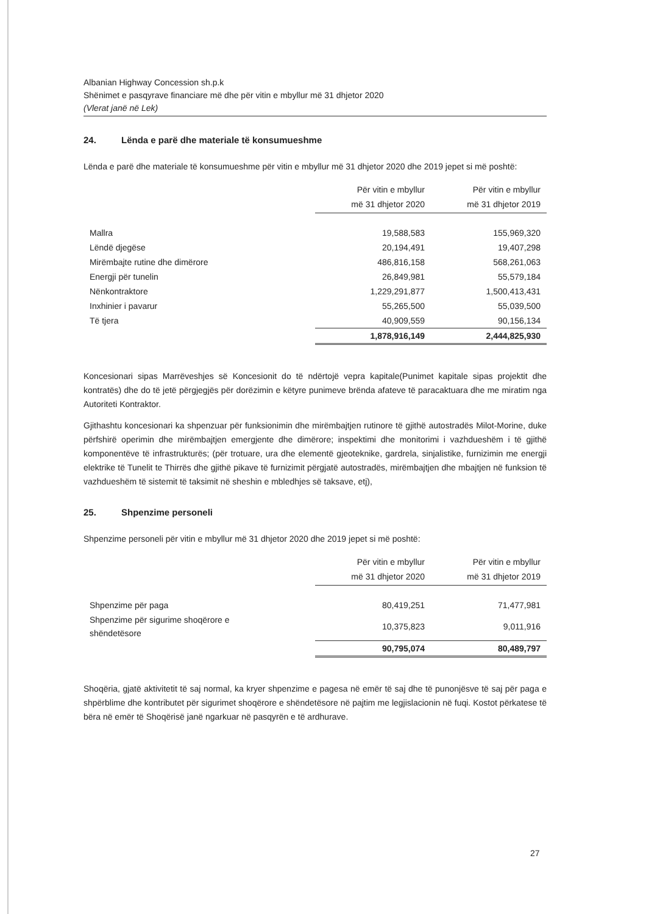Albanian Highway Concession sh.p.k
Shënimet e pasqyrave financiare më dhe për vitin e mbyllur më 31 dhjetor 2020
(Vlerat janë në Lek)
24. Lënda e parë dhe materiale të konsumueshme
Lënda e parë dhe materiale të konsumueshme për vitin e mbyllur më 31 dhjetor 2020 dhe 2019 jepet si më poshtë:
| | Për vitin e mbyllur më 31 dhjetor 2020 | Për vitin e mbyllur më 31 dhjetor 2019 |
| Mallra | 19,588,583 | 155,969,320 |
| Lëndë djegëse | 20,194,491 | 19,407,298 |
| Mirëmbajte rutine dhe dimërore | 486,816,158 | 568,261,063 |
| Energji për tunelin | 26,849,981 | 55,579,184 |
| Nënkontraktore | 1,229,291,877 | 1,500,413,431 |
| Inxhinier i pavarur | 55,265,500 | 55,039,500 |
| Të tjera | 40,909,559 | 90,156,134 |
| | 1,878,916,149 | 2,444,825,930 |
Koncesionari sipas Marrëveshjes së Koncesionit do të ndërtojë vepra kapitale(Punimet kapitale sipas projektit dhe kontratës) dhe do të jetë përgjegjës për dorëzimin e këtyre punimeve brënda afateve të paracaktuara dhe me miratim nga Autoriteti Kontraktor.
Gjithashtu koncesionari ka shpenzuar për funksionimin dhe mirëmbajtjen rutinore të gjithë autostradës Milot-Morine, duke përfshirë operimin dhe mirëmbajtjen emergjente dhe dimërore; inspektimi dhe monitorimi i vazhdueshëm i të gjithë komponentëve të infrastrukturës; (për trotuare, ura dhe elementë gjeoteknike, gardrela, sinjalistike, furnizimin me energji elektrike të Tunelit te Thirrës dhe gjithë pikave të furnizimit përgjatë autostradës, mirëmbajtjen dhe mbajtjen në funksion të vazhdueshëm të sistemit të taksimit në sheshin e mbledhjes së taksave, etj),
25. Shpenzime personeli
Shpenzime personeli për vitin e mbyllur më 31 dhjetor 2020 dhe 2019 jepet si më poshtë:
| | Për vitin e mbyllur më 31 dhjetor 2020 | Për vitin e mbyllur më 31 dhjetor 2019 |
| Shpenzime për paga | 80,419,251 | 71,477,981 |
| Shpenzime për sigurime shoqërore e shëndetësore | 10,375,823 | 9,011,916 |
| | 90,795,074 | 80,489,797 |
Shoqëria, gjatë aktivitetit të saj normal, ka kryer shpenzime e pagesa në emër të saj dhe të punonjësve të saj për paga e shpërblime dhe kontributet për sigurimet shoqërore e shëndetësore në pajtim me legjislacionin në fuqi. Kostot përkatese të bëra në emër të Shoqërisë janë ngarkuar në pasqyrën e të ardhurave.
27